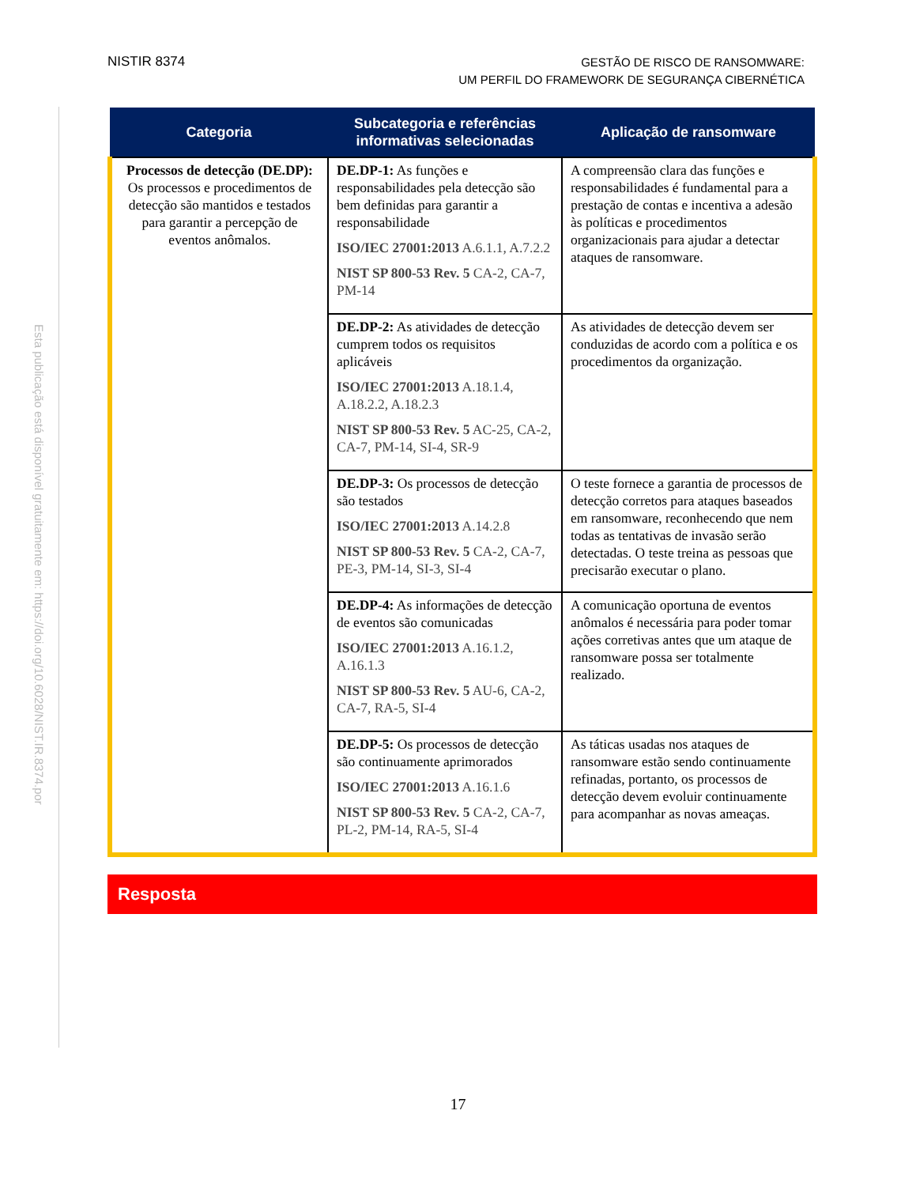Esta publicação está disponível gratuitamente em: https://doi.org/10.6028/NIST.IR.8374.por
NISTIR 8374
GESTÃO DE RISCO DE RANSOMWARE:
UM PERFIL DO FRAMEWORK DE SEGURANÇA CIBERNÉTICA
| Categoria | Subcategoria e referências informativas selecionadas | Aplicação de ransomware |
| --- | --- | --- |
| Processos de detecção (DE.DP): Os processos e procedimentos de detecção são mantidos e testados para garantir a percepção de eventos anômalos. | DE.DP-1: As funções e responsabilidades pela detecção são bem definidas para garantir a responsabilidade ISO/IEC 27001:2013 A.6.1.1, A.7.2.2 NIST SP 800-53 Rev. 5 CA-2, CA-7, PM-14 | A compreensão clara das funções e responsabilidades é fundamental para a prestação de contas e incentiva a adesão às políticas e procedimentos organizacionais para ajudar a detectar ataques de ransomware. |
| | DE.DP-2: As atividades de detecção cumprem todos os requisitos aplicáveis ISO/IEC 27001:2013 A.18.1.4, A.18.2.2, A.18.2.3 NIST SP 800-53 Rev. 5 AC-25, CA-2, CA-7, PM-14, SI-4, SR-9 | As atividades de detecção devem ser conduzidas de acordo com a política e os procedimentos da organização. |
| | DE.DP-3: Os processos de detecção são testados ISO/IEC 27001:2013 A.14.2.8 NIST SP 800-53 Rev. 5 CA-2, CA-7, PE-3, PM-14, SI-3, SI-4 | O teste fornece a garantia de processos de detecção corretos para ataques baseados em ransomware, reconhecendo que nem todas as tentativas de invasão serão detectadas. O teste treina as pessoas que precisarão executar o plano. |
| | DE.DP-4: As informações de detecção de eventos são comunicadas ISO/IEC 27001:2013 A.16.1.2, A.16.1.3 NIST SP 800-53 Rev. 5 AU-6, CA-2, CA-7, RA-5, SI-4 | A comunicação oportuna de eventos anômalos é necessária para poder tomar ações corretivas antes que um ataque de ransomware possa ser totalmente realizado. |
| | DE.DP-5: Os processos de detecção são continuamente aprimorados ISO/IEC 27001:2013 A.16.1.6 NIST SP 800-53 Rev. 5 CA-2, CA-7, PL-2, PM-14, RA-5, SI-4 | As táticas usadas nos ataques de ransomware estão sendo continuamente refinadas, portanto, os processos de detecção devem evoluir continuamente para acompanhar as novas ameaças. |
Resposta
17